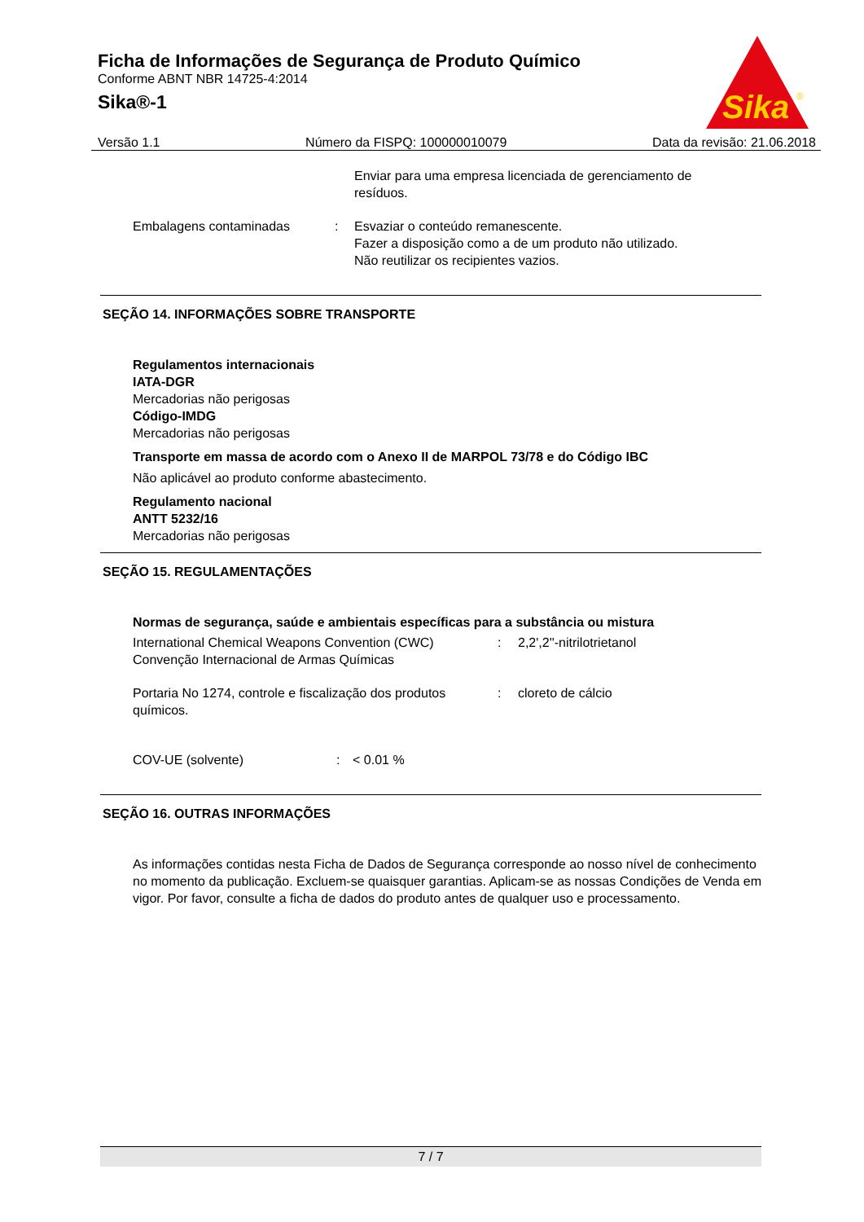Ficha de Informações de Segurança de Produto Químico
Conforme ABNT NBR 14725-4:2014
Sika®-1
Sika
®
Versão 1.1 Número da FISPQ: 100000010079 Data da revisão: 21.06.2018
Enviar para uma empresa licenciada de gerenciamento de resíduos.
Embalagens contaminadas : Esvaziar o conteúdo remanescente.
Fazer a disposição como a de um produto não utilizado.
Não reutilizar os recipientes vazios.
SEÇÃO 14. INFORMAÇÕES SOBRE TRANSPORTE
Regulamentos internacionais
IATA-DGR
Mercadorias não perigosas
Código-IMDG
Mercadorias não perigosas
Transporte em massa de acordo com o Anexo II de MARPOL 73/78 e do Código IBC
Não aplicável ao produto conforme abastecimento.
Regulamento nacional
ANTT 5232/16
Mercadorias não perigosas
SEÇÃO 15. REGULAMENTAÇÕES
Normas de segurança, saúde e ambientais específicas para a substância ou mistura
International Chemical Weapons Convention (CWC) Convenção Internacional de Armas Químicas
: 2,2',2''-nitrilotrietanol
Portaria No 1274, controle e fiscalização dos produtos químicos.
: cloreto de cálcio
COV-UE (solvente) : < 0.01 %
SEÇÃO 16. OUTRAS INFORMAÇÕES
As informações contidas nesta Ficha de Dados de Segurança corresponde ao nosso nível de conhecimento no momento da publicação. Excluem-se quaisquer garantias. Aplicam-se as nossas Condições de Venda em vigor. Por favor, consulte a ficha de dados do produto antes de qualquer uso e processamento.
7 / 7